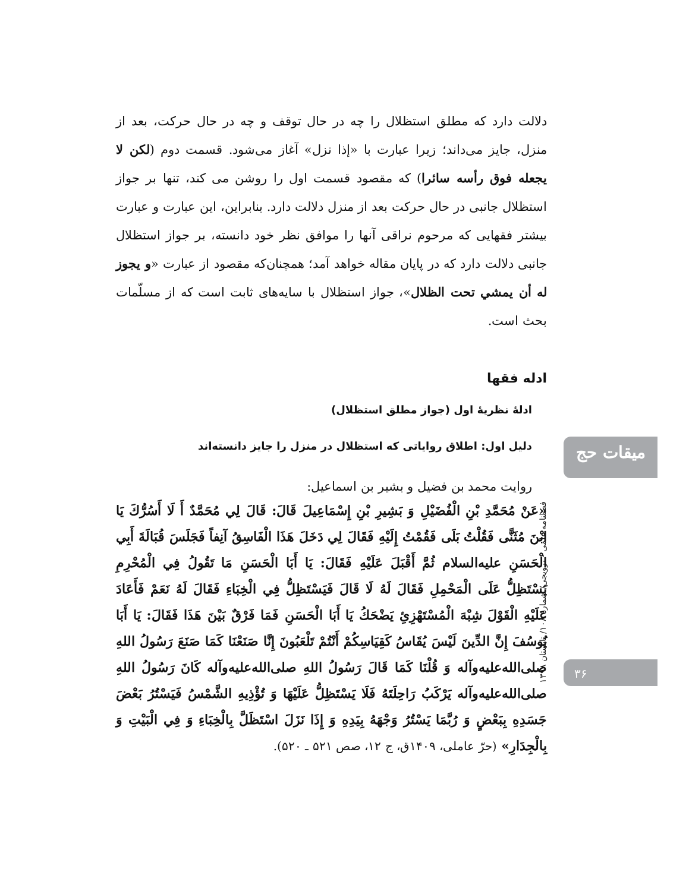دلالت دارد که مطلق استظلال را چه در حال توقف و چه در حال حرکت، بعد از منزل، جایز می‌داند؛ زیرا عبارت با «إذا نزل» آغاز می‌شود. قسمت دوم (لکن لا یجعله فوق رأسه سائرا) که مقصود قسمت اول را روشن می کند، تنها بر جواز استظلال جانبی در حال حرکت بعد از منزل دلالت دارد. بنابراین، این عبارت و عبارت بیشتر فقهایی که مرحوم نراقی آنها را موافق نظر خود دانسته، بر جواز استظلال جانبی دلالت دارد که در پایان مقاله خواهد آمد؛ همچنان‌که مقصود از عبارت «و یجوز له أن یمشي تحت الظلال»، جواز استظلال با سایه‌های ثابت است که از مسلّمات بحث است.
ادله فقها
ادلۀ نظریۀ اول (جواز مطلق استظلال)
دلیل اول: اطلاق روایاتی که استظلال در منزل را جایز دانسته‌اند
روایت محمد بن فضیل و بشیر بن اسماعیل:
«عَنْ مُحَمَّدِ بْنِ الْفُضَيْلِ وَ بَشِيرِ بْنِ إِسْمَاعِيلَ قَالَ: قَالَ لِي مُحَمَّدٌ أَ لَا أَسُرُّكَ يَا ابْنَ مُثَنًّى فَقُلْتُ بَلَى فَقُمْتُ إِلَيْهِ فَقَالَ لِي دَخَلَ هَذَا الْفَاسِقُ آنِفاً فَجَلَسَ قُبَالَةَ أَبِي الْحَسَنِ عليه‌السلام ثُمَّ أَقْبَلَ عَلَيْهِ فَقَالَ: يَا أَبَا الْحَسَنِ مَا تَقُولُ فِي الْمُحْرِمِ يَسْتَظِلُّ عَلَى الْمَحْمِلِ فَقَالَ لَهُ لَا قَالَ فَيَسْتَظِلُّ فِي الْخِبَاءِ فَقَالَ لَهُ نَعَمْ فَأَعَادَ عَلَيْهِ الْقَوْلَ شِبْهَ الْمُسْتَهْزِئِ يَضْحَكُ يَا أَبَا الْحَسَنِ فَمَا فَرْقٌ بَيْنَ هَذَا فَقَالَ: يَا أَبَا يُوسُفَ إِنَّ الدِّينَ لَيْسَ يُقَاسُ كَقِيَاسِكُمْ أَنْتُمْ تَلْعَبُونَ إِنَّا صَنَعْنَا كَمَا صَنَعَ رَسُولُ اللهِ صلی‌الله‌علیه‌وآله وَ قُلْنَا كَمَا قَالَ رَسُولُ اللهِ صلی‌الله‌علیه‌وآله كَانَ رَسُولُ اللهِ صلی‌الله‌علیه‌وآله يَرْكَبُ رَاحِلَتَهُ فَلَا يَسْتَظِلُّ عَلَيْهَا وَ تُؤْذِيهِ الشَّمْسُ فَيَسْتُرُ بَعْضَ جَسَدِهِ بِبَعْضٍ وَ رُبَّمَا يَسْتُرُ وَجْهَهُ بِيَدِهِ وَ إِذَا نَزَلَ اسْتَظَلَّ بِالْخِبَاءِ وَ فِي الْبَيْتِ وَ بِالْجِدَارِ» (حرّ عاملی، ۱۴۰۹ق، ج ۱۲، صص ۵۲۱ ـ ۵۲۰).
میقات حج
فصلنامه علمی - ترویجی/ شمارۀ ۱۰۸/ تابستان ۱۳۹۸
۳۶